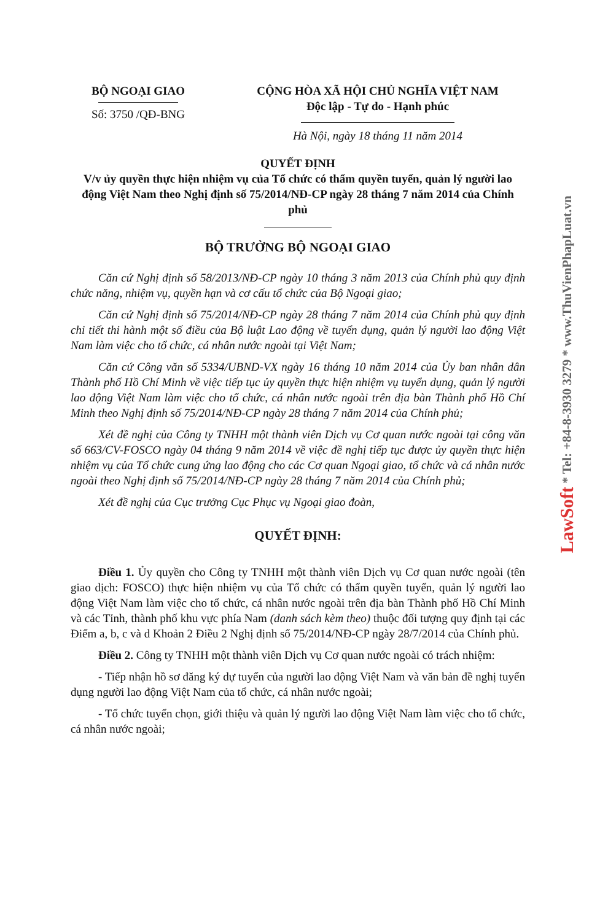BỘ NGOẠI GIAO
Số: 3750 /QĐ-BNG
CỘNG HÒA XÃ HỘI CHỦ NGHĨA VIỆT NAM
Độc lập - Tự do - Hạnh phúc
Hà Nội, ngày 18 tháng 11 năm 2014
QUYẾT ĐỊNH
V/v ủy quyền thực hiện nhiệm vụ của Tổ chức có thẩm quyền tuyển, quản lý người lao động Việt Nam theo Nghị định số 75/2014/NĐ-CP ngày 28 tháng 7 năm 2014 của Chính phủ
BỘ TRƯỞNG BỘ NGOẠI GIAO
Căn cứ Nghị định số 58/2013/NĐ-CP ngày 10 tháng 3 năm 2013 của Chính phủ quy định chức năng, nhiệm vụ, quyền hạn và cơ cấu tổ chức của Bộ Ngoại giao;
Căn cứ Nghị định số 75/2014/NĐ-CP ngày 28 tháng 7 năm 2014 của Chính phủ quy định chi tiết thi hành một số điều của Bộ luật Lao động về tuyển dụng, quản lý người lao động Việt Nam làm việc cho tổ chức, cá nhân nước ngoài tại Việt Nam;
Căn cứ Công văn số 5334/UBND-VX ngày 16 tháng 10 năm 2014 của Ủy ban nhân dân Thành phố Hồ Chí Minh về việc tiếp tục ủy quyền thực hiện nhiệm vụ tuyển dụng, quản lý người lao động Việt Nam làm việc cho tổ chức, cá nhân nước ngoài trên địa bàn Thành phố Hồ Chí Minh theo Nghị định số 75/2014/NĐ-CP ngày 28 tháng 7 năm 2014 của Chính phủ;
Xét đề nghị của Công ty TNHH một thành viên Dịch vụ Cơ quan nước ngoài tại công văn số 663/CV-FOSCO ngày 04 tháng 9 năm 2014 về việc đề nghị tiếp tục được ủy quyền thực hiện nhiệm vụ của Tổ chức cung ứng lao động cho các Cơ quan Ngoại giao, tổ chức và cá nhân nước ngoài theo Nghị định số 75/2014/NĐ-CP ngày 28 tháng 7 năm 2014 của Chính phủ;
Xét đề nghị của Cục trưởng Cục Phục vụ Ngoại giao đoàn,
QUYẾT ĐỊNH:
Điều 1. Ủy quyền cho Công ty TNHH một thành viên Dịch vụ Cơ quan nước ngoài (tên giao dịch: FOSCO) thực hiện nhiệm vụ của Tổ chức có thẩm quyền tuyển, quản lý người lao động Việt Nam làm việc cho tổ chức, cá nhân nước ngoài trên địa bàn Thành phố Hồ Chí Minh và các Tỉnh, thành phố khu vực phía Nam (danh sách kèm theo) thuộc đối tượng quy định tại các Điểm a, b, c và d Khoản 2 Điều 2 Nghị định số 75/2014/NĐ-CP ngày 28/7/2014 của Chính phủ.
Điều 2. Công ty TNHH một thành viên Dịch vụ Cơ quan nước ngoài có trách nhiệm:
- Tiếp nhận hồ sơ đăng ký dự tuyển của người lao động Việt Nam và văn bản đề nghị tuyển dụng người lao động Việt Nam của tổ chức, cá nhân nước ngoài;
- Tổ chức tuyển chọn, giới thiệu và quản lý người lao động Việt Nam làm việc cho tổ chức, cá nhân nước ngoài;
LawSoft * Tel: +84-8-3930 3279 * www.ThuVienPhapLuat.vn